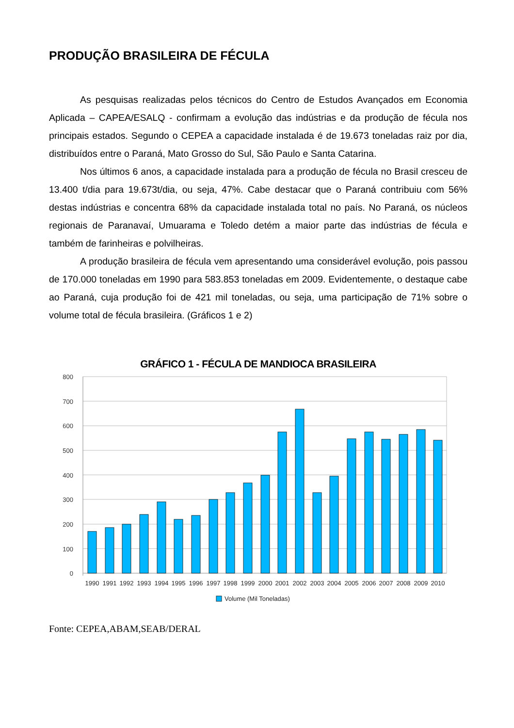PRODUÇÃO BRASILEIRA DE FÉCULA
As pesquisas realizadas pelos técnicos do Centro de Estudos Avançados em Economia Aplicada – CAPEA/ESALQ - confirmam a evolução das indústrias e da produção de fécula nos principais estados. Segundo o CEPEA a capacidade instalada é de 19.673 toneladas raiz por dia, distribuídos entre o Paraná, Mato Grosso do Sul, São Paulo e Santa Catarina.
Nos últimos 6 anos, a capacidade instalada para a produção de fécula no Brasil cresceu de 13.400 t/dia para 19.673t/dia, ou seja, 47%. Cabe destacar que o Paraná contribuiu com 56% destas indústrias e concentra 68% da capacidade instalada total no país. No Paraná, os núcleos regionais de Paranavaí, Umuarama e Toledo detém a maior parte das indústrias de fécula e também de farinheiras e polvilheiras.
A produção brasileira de fécula vem apresentando uma considerável evolução, pois passou de 170.000 toneladas em 1990 para 583.853 toneladas em 2009. Evidentemente, o destaque cabe ao Paraná, cuja produção foi de 421 mil toneladas, ou seja, uma participação de 71% sobre o volume total de fécula brasileira. (Gráficos 1 e 2)
GRÁFICO 1 - FÉCULA DE MANDIOCA BRASILEIRA
800
700
600
500
400
300
200
100
0
1990
1991
1992
1993
1994
1995
1996
1997
1998
1999
2000
2001
2002
2003
2004
2005
2006
2007
2008
2009
2010
Volume (Mil Toneladas)
Fonte: CEPEA,ABAM,SEAB/DERAL